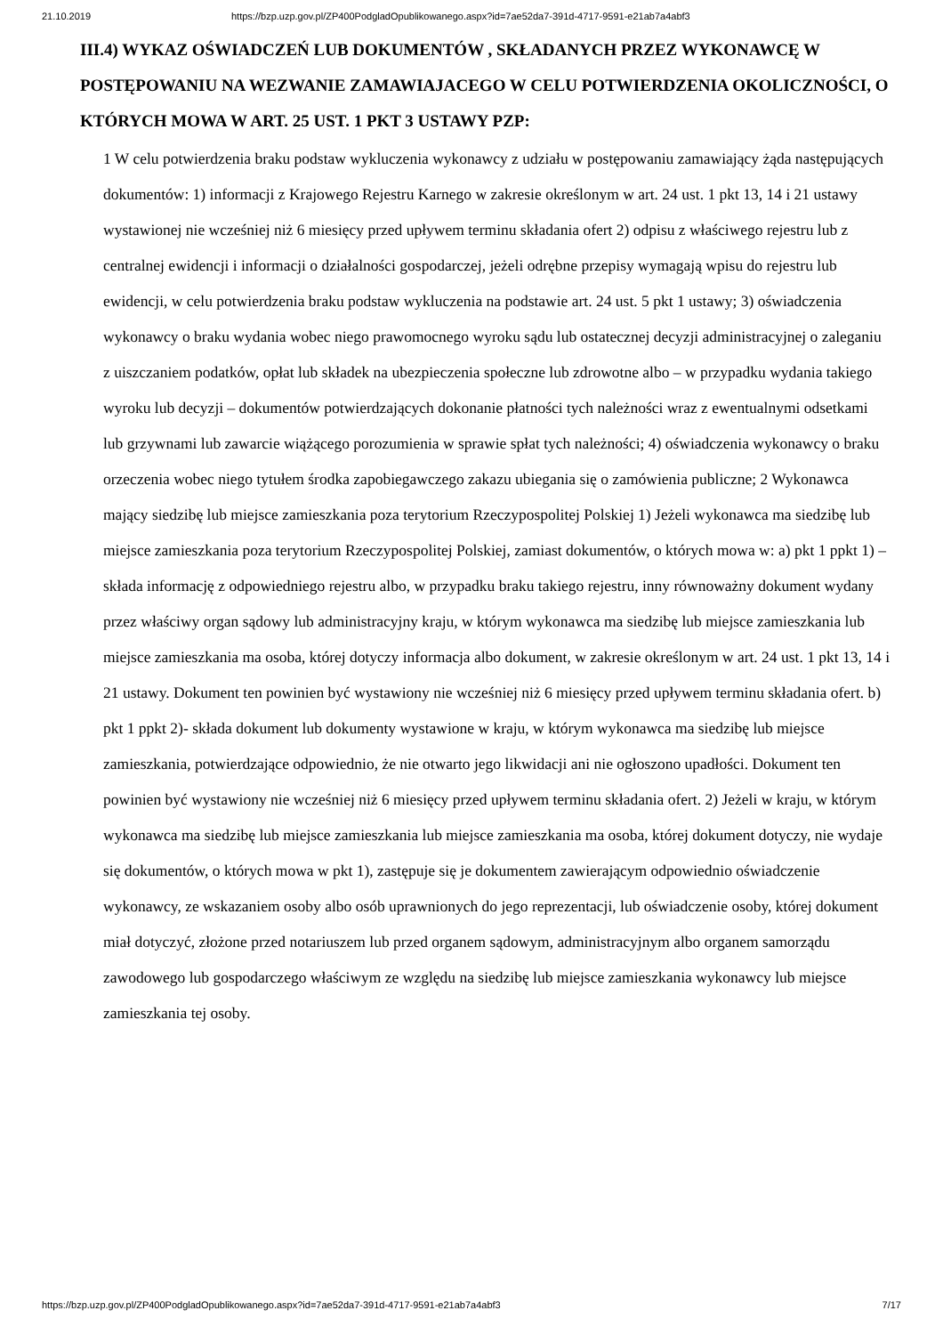21.10.2019 https://bzp.uzp.gov.pl/ZP400PodgladOpublikowanego.aspx?id=7ae52da7-391d-4717-9591-e21ab7a4abf3
III.4) WYKAZ OŚWIADCZEŃ LUB DOKUMENTÓW , SKŁADANYCH PRZEZ WYKONAWCĘ W POSTĘPOWANIU NA WEZWANIE ZAMAWIAJACEGO W CELU POTWIERDZENIA OKOLICZNOŚCI, O KTÓRYCH MOWA W ART. 25 UST. 1 PKT 3 USTAWY PZP:
1 W celu potwierdzenia braku podstaw wykluczenia wykonawcy z udziału w postępowaniu zamawiający żąda następujących dokumentów: 1) informacji z Krajowego Rejestru Karnego w zakresie określonym w art. 24 ust. 1 pkt 13, 14 i 21 ustawy wystawionej nie wcześniej niż 6 miesięcy przed upływem terminu składania ofert 2) odpisu z właściwego rejestru lub z centralnej ewidencji i informacji o działalności gospodarczej, jeżeli odrębne przepisy wymagają wpisu do rejestru lub ewidencji, w celu potwierdzenia braku podstaw wykluczenia na podstawie art. 24 ust. 5 pkt 1 ustawy; 3) oświadczenia wykonawcy o braku wydania wobec niego prawomocnego wyroku sądu lub ostatecznej decyzji administracyjnej o zaleganiu z uiszczaniem podatków, opłat lub składek na ubezpieczenia społeczne lub zdrowotne albo – w przypadku wydania takiego wyroku lub decyzji – dokumentów potwierdzających dokonanie płatności tych należności wraz z ewentualnymi odsetkami lub grzywnami lub zawarcie wiążącego porozumienia w sprawie spłat tych należności; 4) oświadczenia wykonawcy o braku orzeczenia wobec niego tytułem środka zapobiegawczego zakazu ubiegania się o zamówienia publiczne; 2 Wykonawca mający siedzibę lub miejsce zamieszkania poza terytorium Rzeczypospolitej Polskiej 1) Jeżeli wykonawca ma siedzibę lub miejsce zamieszkania poza terytorium Rzeczypospolitej Polskiej, zamiast dokumentów, o których mowa w: a) pkt 1 ppkt 1) – składa informację z odpowiedniego rejestru albo, w przypadku braku takiego rejestru, inny równoważny dokument wydany przez właściwy organ sądowy lub administracyjny kraju, w którym wykonawca ma siedzibę lub miejsce zamieszkania lub miejsce zamieszkania ma osoba, której dotyczy informacja albo dokument, w zakresie określonym w art. 24 ust. 1 pkt 13, 14 i 21 ustawy. Dokument ten powinien być wystawiony nie wcześniej niż 6 miesięcy przed upływem terminu składania ofert. b) pkt 1 ppkt 2)- składa dokument lub dokumenty wystawione w kraju, w którym wykonawca ma siedzibę lub miejsce zamieszkania, potwierdzające odpowiednio, że nie otwarto jego likwidacji ani nie ogłoszono upadłości. Dokument ten powinien być wystawiony nie wcześniej niż 6 miesięcy przed upływem terminu składania ofert. 2) Jeżeli w kraju, w którym wykonawca ma siedzibę lub miejsce zamieszkania lub miejsce zamieszkania ma osoba, której dokument dotyczy, nie wydaje się dokumentów, o których mowa w pkt 1), zastępuje się je dokumentem zawierającym odpowiednio oświadczenie wykonawcy, ze wskazaniem osoby albo osób uprawnionych do jego reprezentacji, lub oświadczenie osoby, której dokument miał dotyczyć, złożone przed notariuszem lub przed organem sądowym, administracyjnym albo organem samorządu zawodowego lub gospodarczego właściwym ze względu na siedzibę lub miejsce zamieszkania wykonawcy lub miejsce zamieszkania tej osoby.
https://bzp.uzp.gov.pl/ZP400PodgladOpublikowanego.aspx?id=7ae52da7-391d-4717-9591-e21ab7a4abf3 7/17